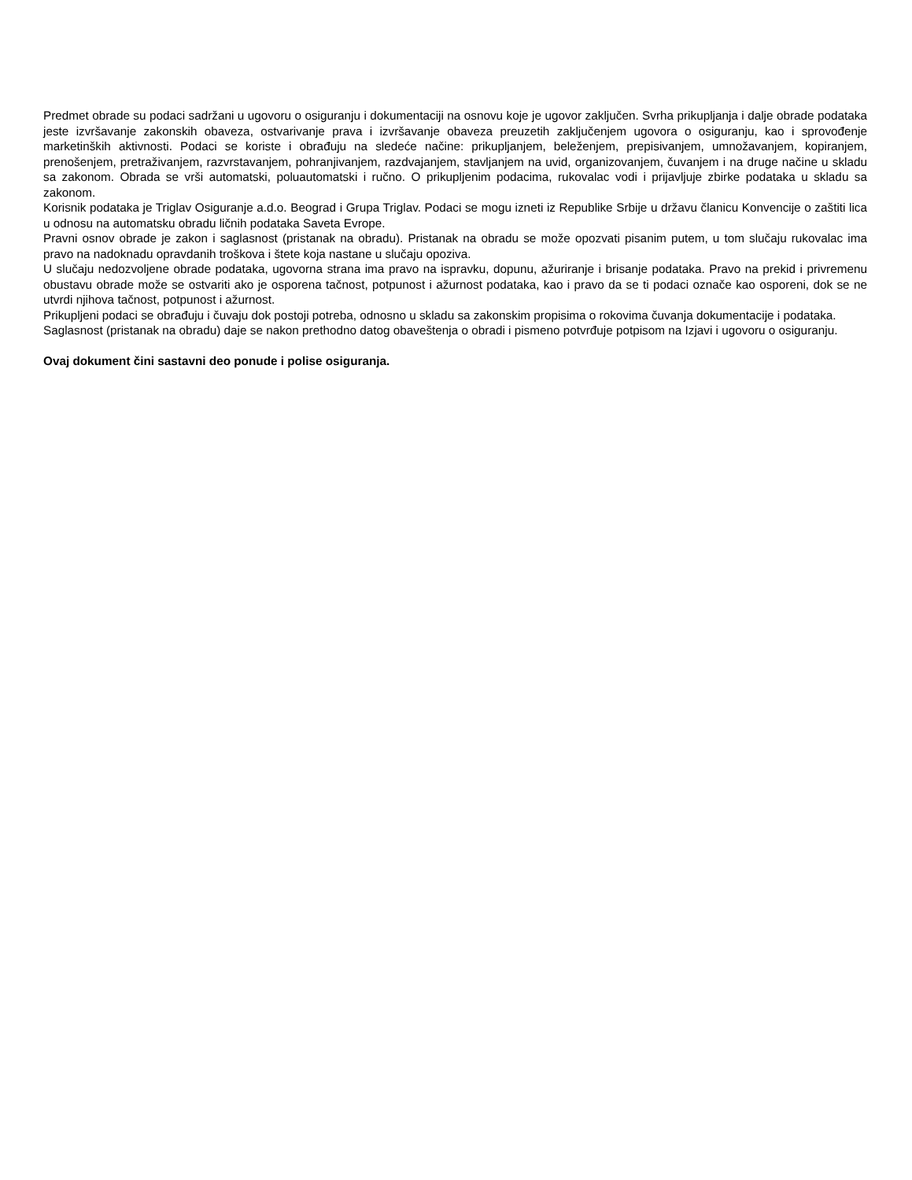Predmet obrade su podaci sadržani u ugovoru o osiguranju i dokumentaciji na osnovu koje je ugovor zaključen. Svrha prikupljanja i dalje obrade podataka jeste izvršavanje zakonskih obaveza, ostvarivanje prava i izvršavanje obaveza preuzetih zaključenjem ugovora o osiguranju, kao i sprovođenje marketinških aktivnosti. Podaci se koriste i obrađuju na sledeće načine: prikupljanjem, beleženjem, prepisivanjem, umnožavanjem, kopiranjem, prenošenjem, pretraživanjem, razvrstavanjem, pohranjivanjem, razdvajanjem, stavljanjem na uvid, organizovanjem, čuvanjem i na druge načine u skladu sa zakonom. Obrada se vrši automatski, poluautomatski i ručno. O prikupljenim podacima, rukovalac vodi i prijavljuje zbirke podataka u skladu sa zakonom.
Korisnik podataka je Triglav Osiguranje a.d.o. Beograd i Grupa Triglav. Podaci se mogu izneti iz Republike Srbije u državu članicu Konvencije o zaštiti lica u odnosu na automatsku obradu ličnih podataka Saveta Evrope.
Pravni osnov obrade je zakon i saglasnost (pristanak na obradu). Pristanak na obradu se može opozvati pisanim putem, u tom slučaju rukovalac ima pravo na nadoknadu opravdanih troškova i štete koja nastane u slučaju opoziva.
U slučaju nedozvoljene obrade podataka, ugovorna strana ima pravo na ispravku, dopunu, ažuriranje i brisanje podataka. Pravo na prekid i privremenu obustavu obrade može se ostvariti ako je osporena tačnost, potpunost i ažurnost podataka, kao i pravo da se ti podaci označe kao osporeni, dok se ne utvrdi njihova tačnost, potpunost i ažurnost.
Prikupljeni podaci se obrađuju i čuvaju dok postoji potreba, odnosno u skladu sa zakonskim propisima o rokovima čuvanja dokumentacije i podataka.
Saglasnost (pristanak na obradu) daje se nakon prethodno datog obaveštenja o obradi i pismeno potvrđuje potpisom na Izjavi i ugovoru o osiguranju.
Ovaj dokument čini sastavni deo ponude i polise osiguranja.